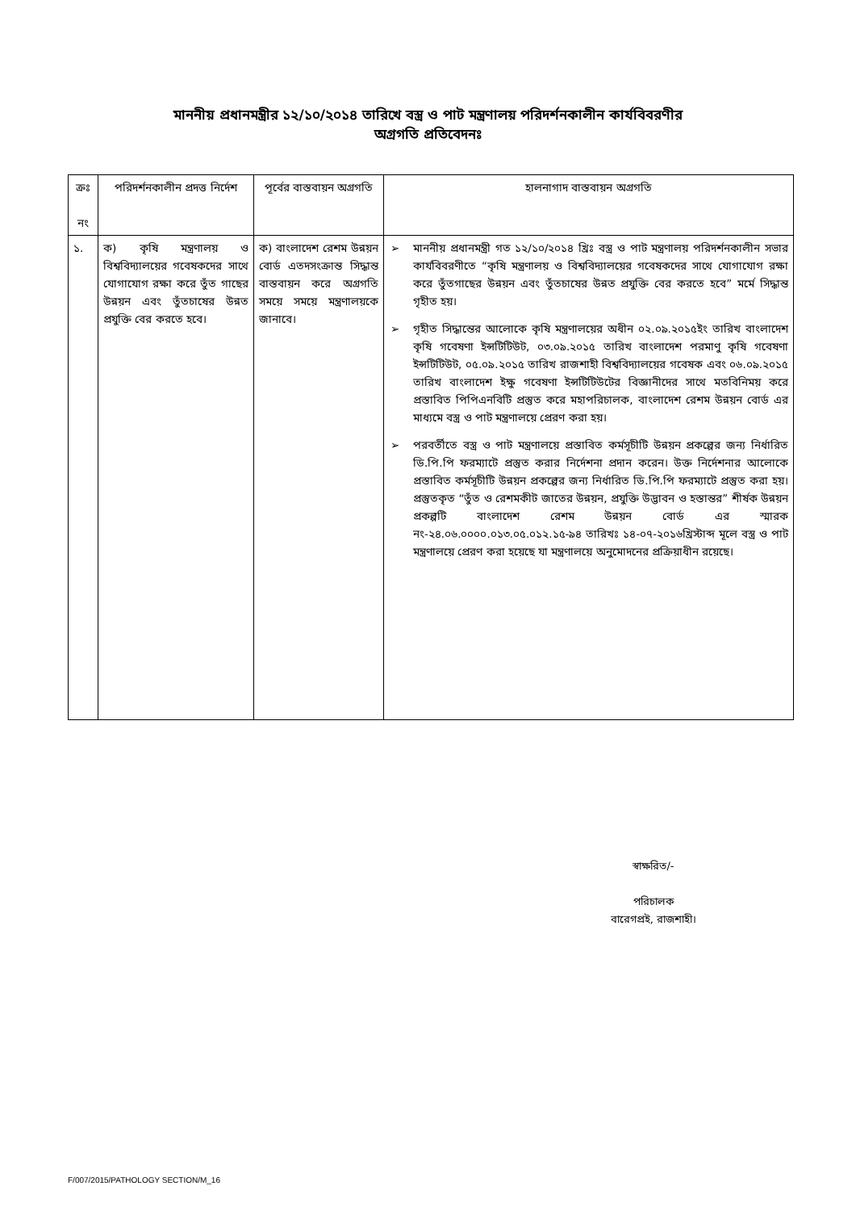মাননীয় প্রধানমন্ত্রীর ১২/১০/২০১৪ তারিখে বস্ত্র ও পাট মন্ত্রণালয় পরিদর্শনকালীন কার্যবিবরণীর
অগ্রগতি প্রতিবেদনঃ
| ক্রঃ নং | পরিদর্শনকালীন প্রদত্ত নির্দেশ | পূর্বের বাস্তবায়ন অগ্রগতি | হালনাগাদ বাস্তবায়ন অগ্রগতি |
| --- | --- | --- | --- |
| ১. | ক) কৃষি মন্ত্রণালয় ও বিশ্ববিদ্যালয়ের গবেষকদের সাথে যোগাযোগ রক্ষা করে তুঁত গাছের উন্নয়ন এবং তুঁতচাষের উন্নত প্রযুক্তি বের করতে হবে। | ক) বাংলাদেশ রেশম উন্নয়ন বোর্ড এতদসংক্রান্ত সিদ্ধান্ত বাস্তবায়ন করে অগ্রগতি সময়ে সময়ে মন্ত্রণালয়কে জানাবে। | ➢ মাননীয় প্রধানমন্ত্রী গত ১২/১০/২০১৪ খ্রিঃ বস্ত্র ও পাট মন্ত্রণালয় পরিদর্শনকালীন সভার কার্যবিবরণীতে “কৃষি মন্ত্রণালয় ও বিশ্ববিদ্যালয়ের গবেষকদের সাথে যোগাযোগ রক্ষা করে তুঁতগাছের উন্নয়ন এবং তুঁতচাষের উন্নত প্রযুক্তি বের করতে হবে” মর্মে সিদ্ধান্ত গৃহীত হয়। ➢ গৃহীত সিদ্ধান্তের আলোকে কৃষি মন্ত্রণালয়ের অধীন ০২.০৯.২০১৫ইং তারিখ বাংলাদেশ কৃষি গবেষণা ইন্সটিটিউট, ০৩.০৯.২০১৫ তারিখ বাংলাদেশ পরমাণু কৃষি গবেষণা ইন্সটিটিউট, ০৫.০৯.২০১৫ তারিখ রাজশাহী বিশ্ববিদ্যালয়ের গবেষক এবং ০৬.০৯.২০১৫ তারিখ বাংলাদেশ ইক্ষু গবেষণা ইন্সটিটিউটের বিজ্ঞানীদের সাথে মতবিনিময় করে প্রস্তাবিত পিপিএনবিটি প্রস্তুত করে মহাপরিচালক, বাংলাদেশ রেশম উন্নয়ন বোর্ড এর মাধ্যমে বস্ত্র ও পাট মন্ত্রণালয়ে প্রেরণ করা হয়। ➢ পরবর্তীতে বস্ত্র ও পাট মন্ত্রণালয়ে প্রস্তাবিত কর্মসূচীটি উন্নয়ন প্রকল্পের জন্য নির্ধারিত ডি.পি.পি ফরম্যাটে প্রস্তুত করার নির্দেশনা প্রদান করেন। উক্ত নির্দেশনার আলোকে প্রস্তাবিত কর্মসূচীটি উন্নয়ন প্রকল্পের জন্য নির্ধারিত ডি.পি.পি ফরম্যাটে প্রস্তুত করা হয়। প্রস্তুতকৃত “তুঁত ও রেশমকীট জাতের উন্নয়ন, প্রযুক্তি উদ্ভাবন ও হস্তান্তর” শীর্ষক উন্নয়ন প্রকল্পটি বাংলাদেশ রেশম উন্নয়ন বোর্ড এর স্মারক নং-২৪.০৬.০০০০.০১৩.০৫.০১২.১৫-৯৪ তারিখঃ ১৪-০৭-২০১৬খ্রিস্টাব্দ মূলে বস্ত্র ও পাট মন্ত্রণালয়ে প্রেরণ করা হয়েছে যা মন্ত্রণালয়ে অনুমোদনের প্রক্রিয়াধীন রয়েছে। |
স্বাক্ষরিত/-
পরিচালক
বারেগপ্রই, রাজশাহী।
F/007/2015/PATHOLOGY SECTION/M_16